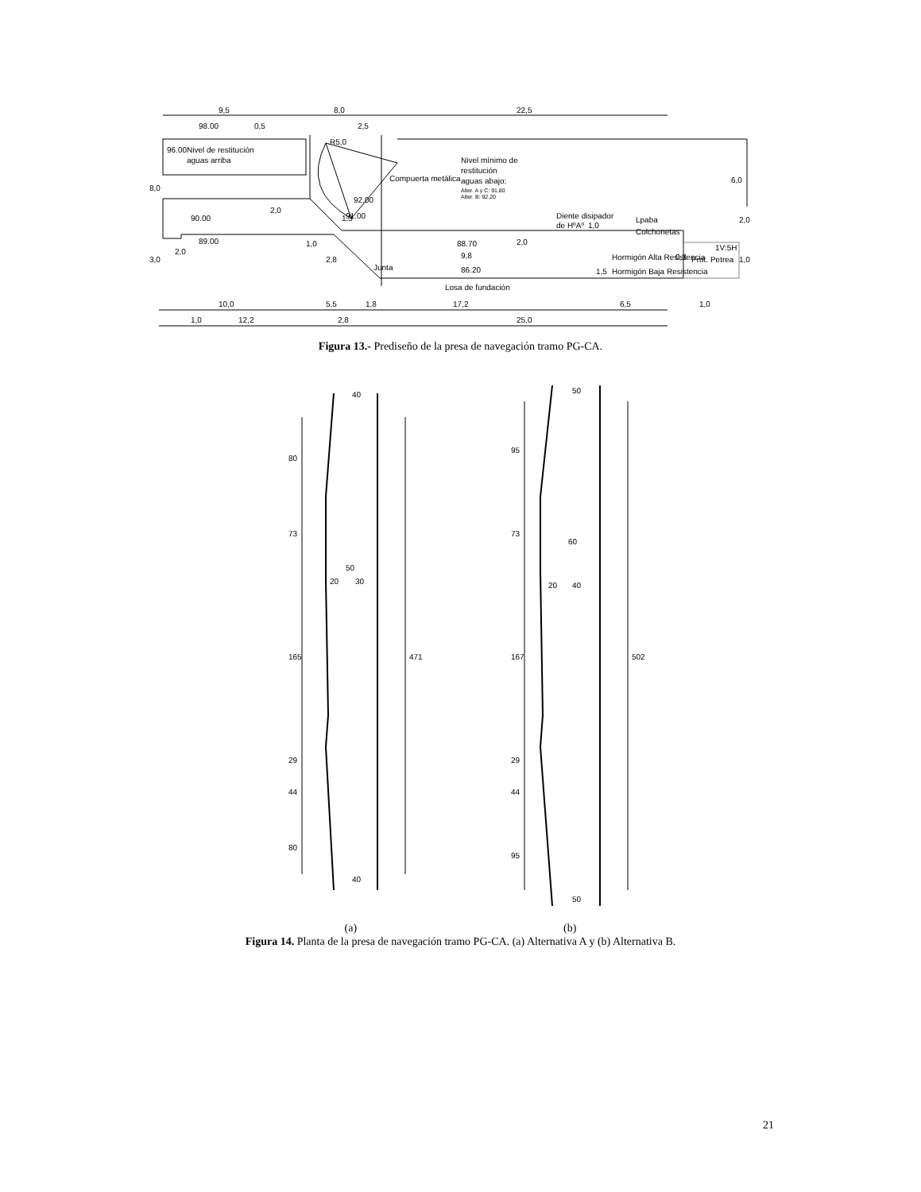9,5
8,0
22,5
98.00
0,5
2,5
R5,0
96.00Nivel de restitución
aguas arriba
Compuerta metálica
Nivel mínimo de
restitución
aguas abajo:
Alter. A y C: 91.80
Alter. B: 92.20
92.00
91.00
90.00
89.00
8,0
3,0
2,0
2,0
6,0
2,0
1,0
Diente disipador
de HºAº
1,0
Lpaba
Colchonetas
88.70
2,0
1V:5H
9,8
Hormigón Alta Resistencia
0,3
Prot. Petrea
86.20
Hormigón Baja Resistencia
1,5
Junta
2,8
1,0
1,3
Losa de fundación
10,0
5,5
1,8
17,2
6,5
1,0
1,0
12,2
2,8
25,0
Figura 13.- Prediseño de la presa de navegación tramo PG-CA.
40
80
73
50
20
30
165
471
29
44
80
40
50
95
73
60
20
40
167
502
29
44
95
50
(a) (b)
Figura 14. Planta de la presa de navegación tramo PG-CA. (a) Alternativa A y (b) Alternativa B.
21